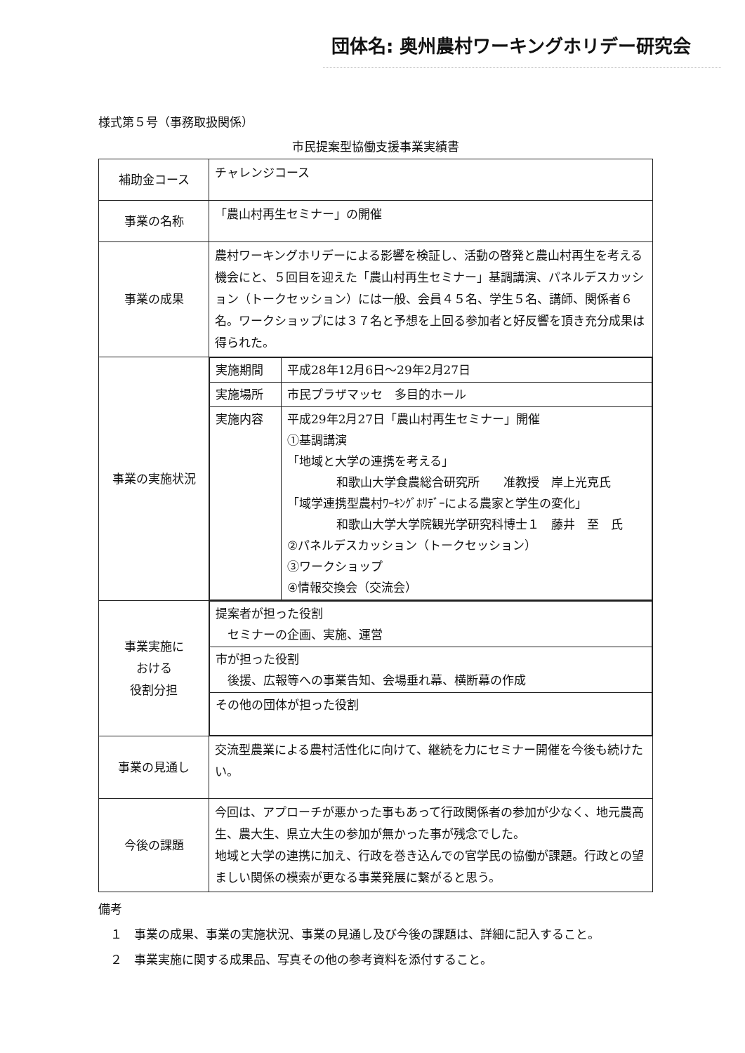団体名: 奥州農村ワーキングホリデー研究会
様式第５号（事務取扱関係）
市民提案型協働支援事業実績書
| 補助金コース | チャレンジコース |
| 事業の名称 | 「農山村再生セミナー」の開催 |
| 事業の成果 | 農村ワーキングホリデーによる影響を検証し、活動の啓発と農山村再生を考える機会にと、５回目を迎えた「農山村再生セミナー」基調講演、パネルデスカッション（トークセッション）には一般、会員４５名、学生５名、講師、関係者６名。ワークショップには３７名と予想を上回る参加者と好反響を頂き充分成果は得られた。 |
| 事業の実施状況 | / 実施期間 / 平成28年12月6日～29年2月27日 / / 実施場所 / 市民プラザマッセ 多目的ホール / / 実施内容 / 平成29年2月27日「農山村再生セミナー」開催 ①基調講演 「地域と大学の連携を考える」 和歌山大学食農総合研究所 准教授 岸上光克氏 「域学連携型農村ﾜｰｷﾝｸﾞﾎﾘﾃﾞｰによる農家と学生の変化」 和歌山大学大学院観光学研究科博士１ 藤井 至 氏 ②パネルデスカッション（トークセッション） ③ワークショップ ④情報交換会（交流会） / |
| 事業実施に おける 役割分担 | / 提案者が担った役割 セミナーの企画、実施、運営 / / 市が担った役割 後援、広報等への事業告知、会場垂れ幕、横断幕の作成 / / その他の団体が担った役割 / |
| 事業の見通し | 交流型農業による農村活性化に向けて、継続を力にセミナー開催を今後も続けたい。 |
| 今後の課題 | 今回は、アプローチが悪かった事もあって行政関係者の参加が少なく、地元農高生、農大生、県立大生の参加が無かった事が残念でした。 地域と大学の連携に加え、行政を巻き込んでの官学民の協働が課題。行政との望ましい関係の模索が更なる事業発展に繋がると思う。 |
備考
　１　事業の成果、事業の実施状況、事業の見通し及び今後の課題は、詳細に記入すること。
　２　事業実施に関する成果品、写真その他の参考資料を添付すること。